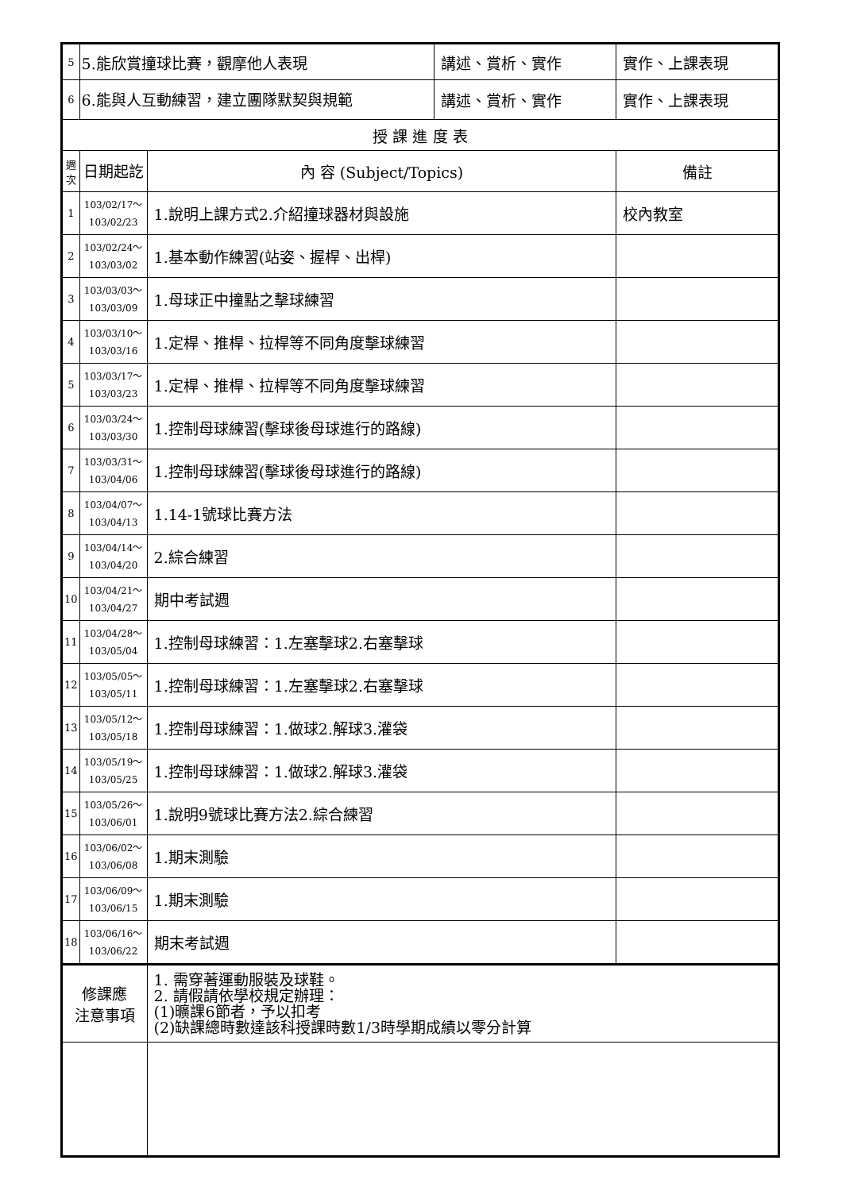| 5 | 5.能欣賞撞球比賽，觀摩他人表現 | | 講述、賞析、實作 | 實作、上課表現 |
| 6 | 6.能與人互動練習，建立團隊默契與規範 | | 講述、賞析、實作 | 實作、上課表現 |
| 授 課 進 度 表 | | | | |
| 週次 | 日期起訖 | 內 容 (Subject/Topics) | | 備註 |
| 1 | 103/02/17～ 103/02/23 | 1.說明上課方式2.介紹撞球器材與設施 | | 校內教室 |
| 2 | 103/02/24～ 103/03/02 | 1.基本動作練習(站姿、握桿、出桿) | | |
| 3 | 103/03/03～ 103/03/09 | 1.母球正中撞點之擊球練習 | | |
| 4 | 103/03/10～ 103/03/16 | 1.定桿、推桿、拉桿等不同角度擊球練習 | | |
| 5 | 103/03/17～ 103/03/23 | 1.定桿、推桿、拉桿等不同角度擊球練習 | | |
| 6 | 103/03/24～ 103/03/30 | 1.控制母球練習(擊球後母球進行的路線) | | |
| 7 | 103/03/31～ 103/04/06 | 1.控制母球練習(擊球後母球進行的路線) | | |
| 8 | 103/04/07～ 103/04/13 | 1.14-1號球比賽方法 | | |
| 9 | 103/04/14～ 103/04/20 | 2.綜合練習 | | |
| 10 | 103/04/21～ 103/04/27 | 期中考試週 | | |
| 11 | 103/04/28～ 103/05/04 | 1.控制母球練習：1.左塞擊球2.右塞擊球 | | |
| 12 | 103/05/05～ 103/05/11 | 1.控制母球練習：1.左塞擊球2.右塞擊球 | | |
| 13 | 103/05/12～ 103/05/18 | 1.控制母球練習：1.做球2.解球3.灌袋 | | |
| 14 | 103/05/19～ 103/05/25 | 1.控制母球練習：1.做球2.解球3.灌袋 | | |
| 15 | 103/05/26～ 103/06/01 | 1.說明9號球比賽方法2.綜合練習 | | |
| 16 | 103/06/02～ 103/06/08 | 1.期末測驗 | | |
| 17 | 103/06/09～ 103/06/15 | 1.期末測驗 | | |
| 18 | 103/06/16～ 103/06/22 | 期末考試週 | | |
| 修課應 注意事項 | | 1. 需穿著運動服裝及球鞋。 2. 請假請依學校規定辦理： (1)曠課6節者，予以扣考 (2)缺課總時數達該科授課時數1/3時學期成績以零分計算 | | |